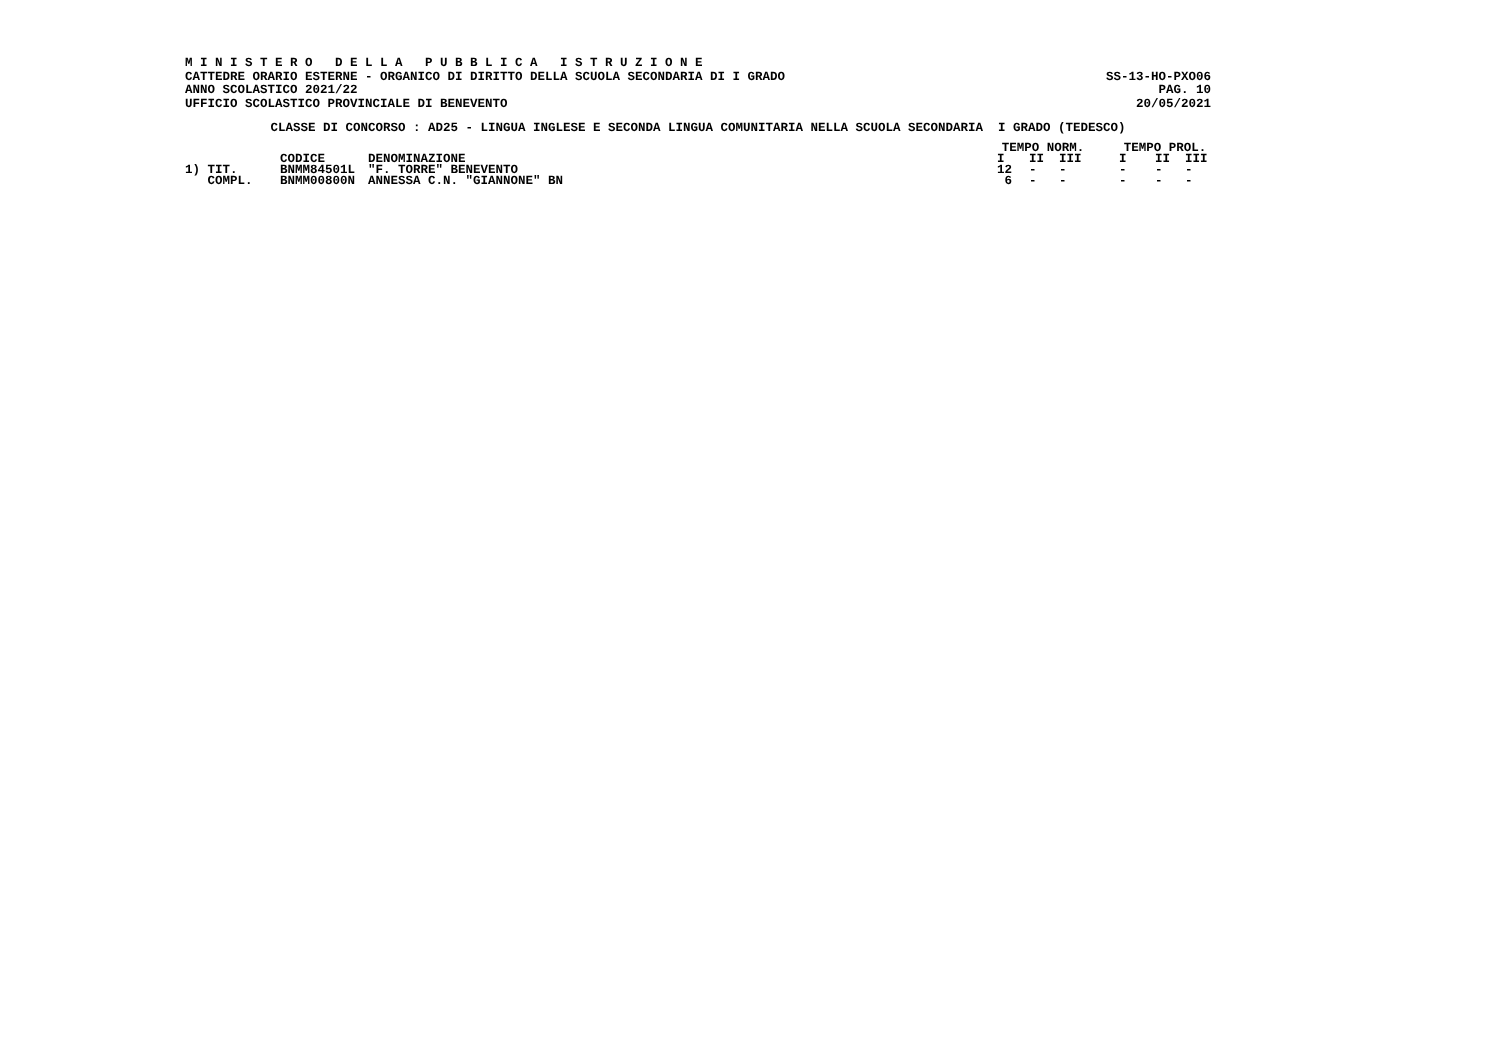M I N I S T E R O D E L L A P U B B L I C A I S T R U Z I O N E
CATTEDRE ORARIO ESTERNE - ORGANICO DI DIRITTO DELLA SCUOLA SECONDARIA DI I GRADO SS-13-HO-PXO06
ANNO SCOLASTICO 2021/22 PAG. 10
UFFICIO SCOLASTICO PROVINCIALE DI BENEVENTO 20/05/2021
CLASSE DI CONCORSO : AD25 - LINGUA INGLESE E SECONDA LINGUA COMUNITARIA NELLA SCUOLA SECONDARIA I GRADO (TEDESCO)
| | | | TEMPO NORM. | | | | TEMPO PROL. | | |
| --- | --- | --- | --- | --- | --- | --- | --- | --- | --- |
| | CODICE | DENOMINAZIONE | I | II | III | | I | II | III |
| 1) TIT. | BNMM84501L | "F. TORRE" BENEVENTO | 12 | - | - | | - | - | - |
| COMPL. | BNMM00800N | ANNESSA C.N. "GIANNONE" BN | 6 | - | - | | - | - | - |